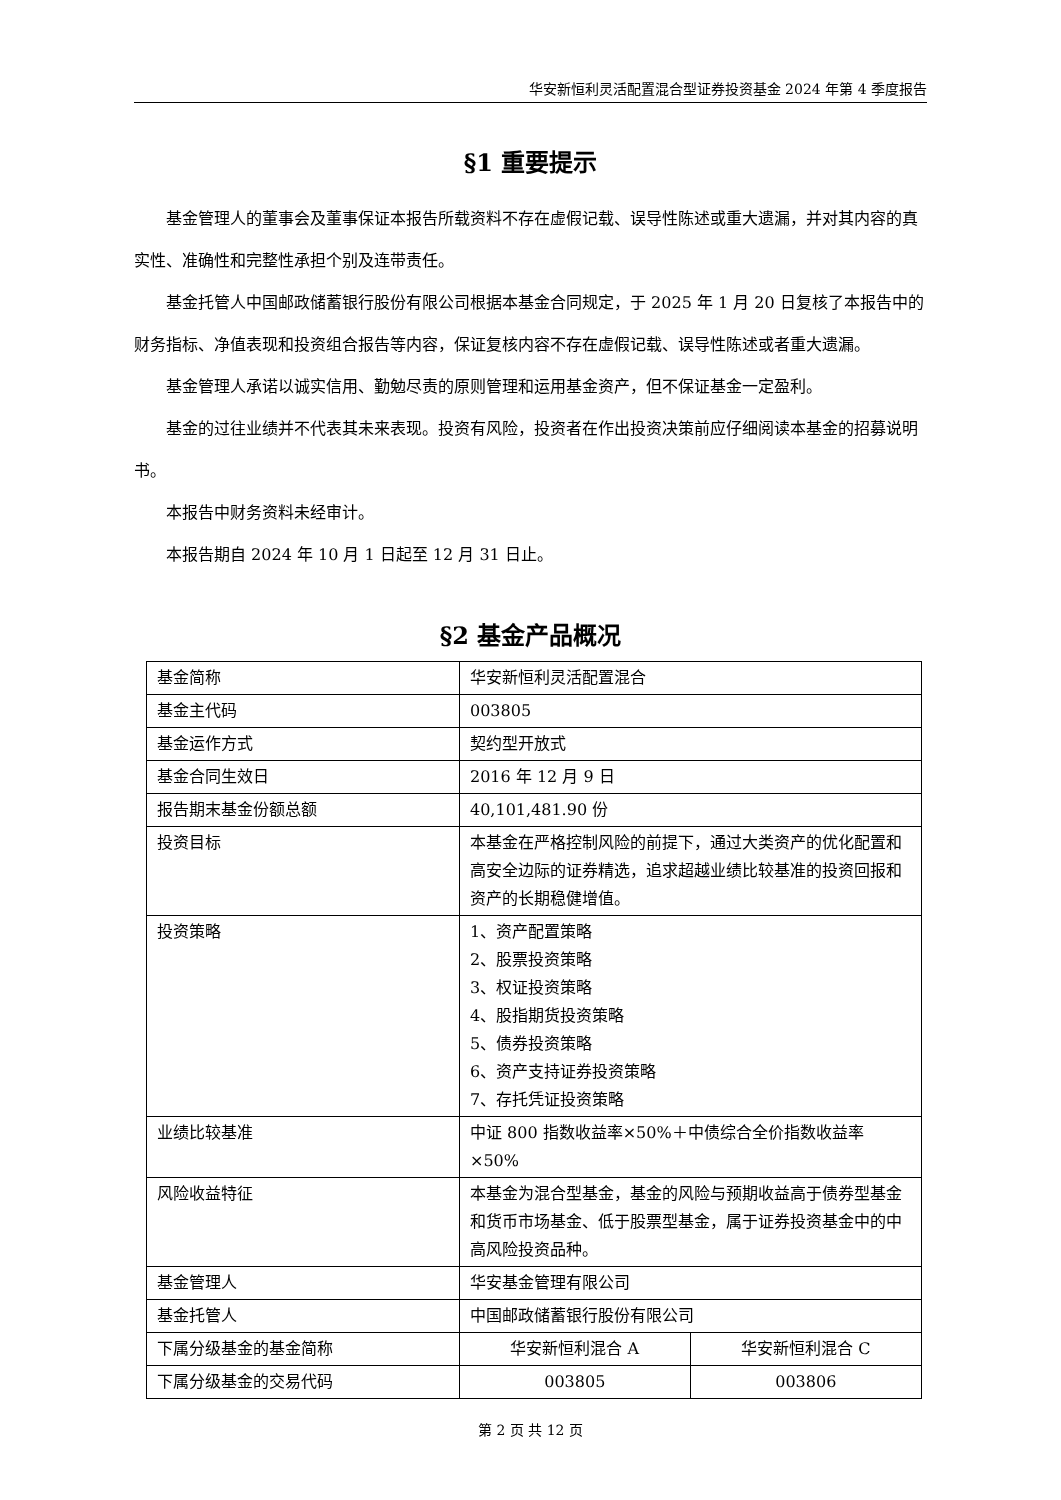华安新恒利灵活配置混合型证券投资基金 2024 年第 4 季度报告
§1 重要提示
基金管理人的董事会及董事保证本报告所载资料不存在虚假记载、误导性陈述或重大遗漏，并对其内容的真实性、准确性和完整性承担个别及连带责任。
基金托管人中国邮政储蓄银行股份有限公司根据本基金合同规定，于 2025 年 1 月 20 日复核了本报告中的财务指标、净值表现和投资组合报告等内容，保证复核内容不存在虚假记载、误导性陈述或者重大遗漏。
基金管理人承诺以诚实信用、勤勉尽责的原则管理和运用基金资产，但不保证基金一定盈利。
基金的过往业绩并不代表其未来表现。投资有风险，投资者在作出投资决策前应仔细阅读本基金的招募说明书。
本报告中财务资料未经审计。
本报告期自 2024 年 10 月 1 日起至 12 月 31 日止。
§2 基金产品概况
| 基金简称 | 华安新恒利灵活配置混合 | |
| 基金主代码 | 003805 | |
| 基金运作方式 | 契约型开放式 | |
| 基金合同生效日 | 2016 年 12 月 9 日 | |
| 报告期末基金份额总额 | 40,101,481.90 份 | |
| 投资目标 | 本基金在严格控制风险的前提下，通过大类资产的优化配置和高安全边际的证券精选，追求超越业绩比较基准的投资回报和资产的长期稳健增值。 | |
| 投资策略 | 1、资产配置策略 2、股票投资策略 3、权证投资策略 4、股指期货投资策略 5、债券投资策略 6、资产支持证券投资策略 7、存托凭证投资策略 | |
| 业绩比较基准 | 中证 800 指数收益率×50%＋中债综合全价指数收益率×50% | |
| 风险收益特征 | 本基金为混合型基金，基金的风险与预期收益高于债券型基金和货币市场基金、低于股票型基金，属于证券投资基金中的中高风险投资品种。 | |
| 基金管理人 | 华安基金管理有限公司 | |
| 基金托管人 | 中国邮政储蓄银行股份有限公司 | |
| 下属分级基金的基金简称 | 华安新恒利混合 A | 华安新恒利混合 C |
| 下属分级基金的交易代码 | 003805 | 003806 |
第 2 页 共 12 页